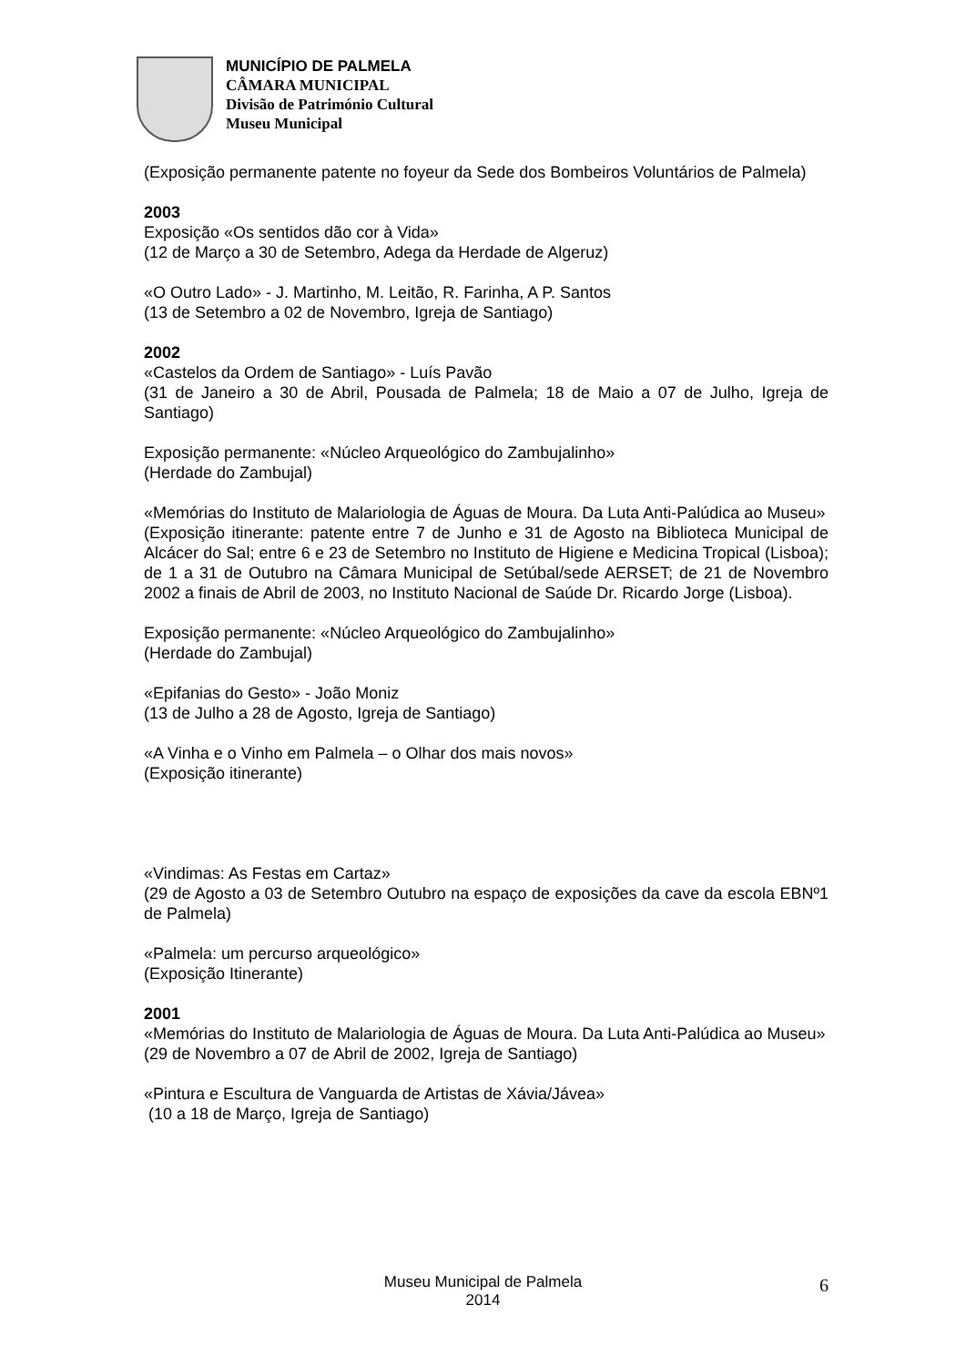MUNICÍPIO DE PALMELA
CÂMARA MUNICIPAL
Divisão de Património Cultural
Museu Municipal
(Exposição permanente patente no foyeur da Sede dos Bombeiros Voluntários de Palmela)
2003
Exposição «Os sentidos dão cor à Vida»
(12 de Março a 30 de Setembro, Adega da Herdade de Algeruz)
«O Outro Lado» - J. Martinho, M. Leitão, R. Farinha, A P. Santos
(13 de Setembro a 02 de Novembro, Igreja de Santiago)
2002
«Castelos da Ordem de Santiago» - Luís Pavão
(31 de Janeiro a 30 de Abril, Pousada de Palmela; 18 de Maio a 07 de Julho, Igreja de Santiago)
Exposição permanente: «Núcleo Arqueológico do Zambujalinho»
(Herdade do Zambujal)
«Memórias do Instituto de Malariologia de Águas de Moura. Da Luta Anti-Palúdica ao Museu»
(Exposição itinerante: patente entre 7 de Junho e 31 de Agosto na Biblioteca Municipal de Alcácer do Sal; entre 6 e 23 de Setembro no Instituto de Higiene e Medicina Tropical (Lisboa); de 1 a 31 de Outubro na Câmara Municipal de Setúbal/sede AERSET; de 21 de Novembro 2002 a finais de Abril de 2003, no Instituto Nacional de Saúde Dr. Ricardo Jorge (Lisboa).
Exposição permanente: «Núcleo Arqueológico do Zambujalinho»
(Herdade do Zambujal)
«Epifanias do Gesto» - João Moniz
(13 de Julho a 28 de Agosto, Igreja de Santiago)
«A Vinha e o Vinho em Palmela – o Olhar dos mais novos»
(Exposição itinerante)
«Vindimas: As Festas em Cartaz»
(29 de Agosto a 03 de Setembro Outubro na espaço de exposições da cave da escola EBNº1 de Palmela)
«Palmela: um percurso arqueológico»
(Exposição Itinerante)
2001
«Memórias do Instituto de Malariologia de Águas de Moura. Da Luta Anti-Palúdica ao Museu»
(29 de Novembro a 07 de Abril de 2002, Igreja de Santiago)
«Pintura e Escultura de Vanguarda de Artistas de Xávia/Jávea»
(10 a 18 de Março, Igreja de Santiago)
Museu Municipal de Palmela
2014
6